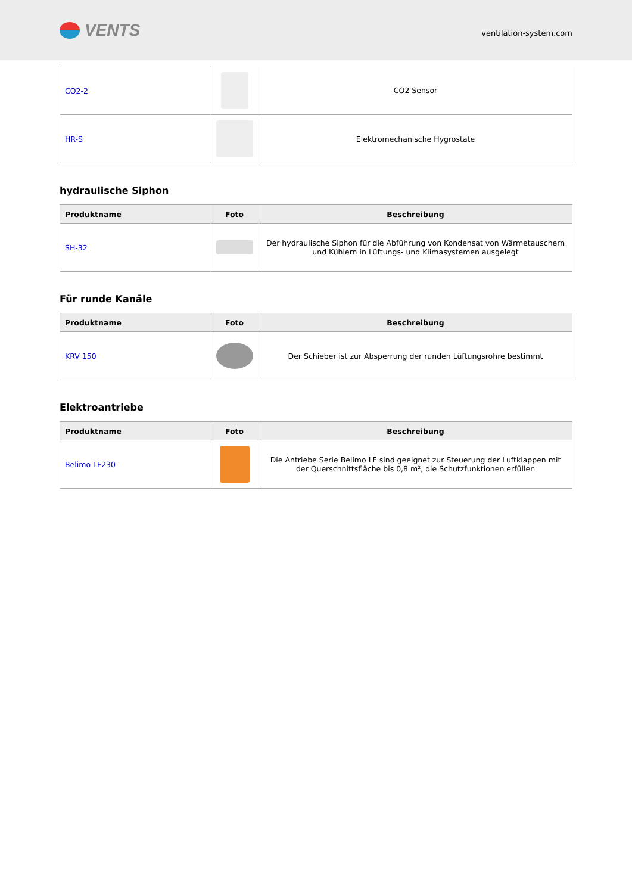VENTS
ventilation-system.com
| CO2-2 | | CO2 Sensor |
| HR-S | | Elektromechanische Hygrostate |
hydraulische Siphon
| Produktname | Foto | Beschreibung |
| --- | --- | --- |
| SH-32 | | Der hydraulische Siphon für die Abführung von Kondensat von Wärmetauschern und Kühlern in Lüftungs- und Klimasystemen ausgelegt |
Für runde Kanäle
| Produktname | Foto | Beschreibung |
| --- | --- | --- |
| KRV 150 | | Der Schieber ist zur Absperrung der runden Lüftungsrohre bestimmt |
Elektroantriebe
| Produktname | Foto | Beschreibung |
| --- | --- | --- |
| Belimo LF230 | | Die Antriebe Serie Belimo LF sind geeignet zur Steuerung der Luftklappen mit der Querschnittsfläche bis 0,8 m², die Schutzfunktionen erfüllen |